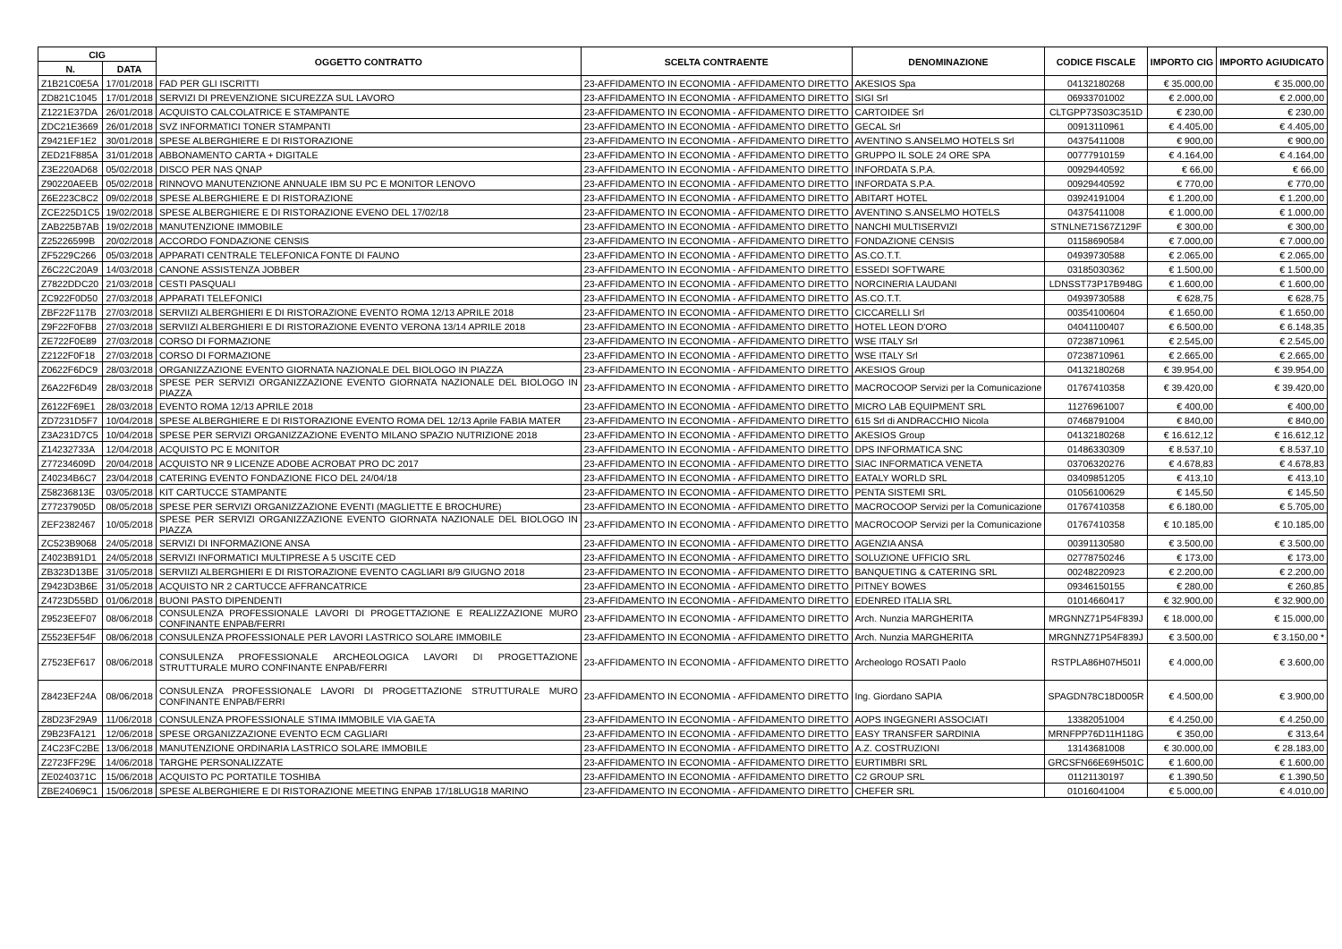| CIG | | OGGETTO CONTRATTO | SCELTA CONTRAENTE | DENOMINAZIONE | CODICE FISCALE | IMPORTO CIG | IMPORTO AGIUDICATO |
| --- | --- | --- | --- | --- | --- | --- | --- |
| N. | DATA | | | | | | |
| Z1B21C0E5A | 17/01/2018 | FAD PER GLI ISCRITTI | 23-AFFIDAMENTO IN ECONOMIA - AFFIDAMENTO DIRETTO | AKESIOS Spa | 04132180268 | € 35.000,00 | € 35.000,00 |
| ZD821C1045 | 17/01/2018 | SERVIZI DI PREVENZIONE SICUREZZA SUL LAVORO | 23-AFFIDAMENTO IN ECONOMIA - AFFIDAMENTO DIRETTO | SIGI Srl | 06933701002 | € 2.000,00 | € 2.000,00 |
| Z1221E37DA | 26/01/2018 | ACQUISTO CALCOLATRICE E STAMPANTE | 23-AFFIDAMENTO IN ECONOMIA - AFFIDAMENTO DIRETTO | CARTOIDEE Srl | CLTGPP73S03C351D | € 230,00 | € 230,00 |
| ZDC21E3669 | 26/01/2018 | SVZ INFORMATICI TONER STAMPANTI | 23-AFFIDAMENTO IN ECONOMIA - AFFIDAMENTO DIRETTO | GECAL Srl | 00913110961 | € 4.405,00 | € 4.405,00 |
| Z9421EF1E2 | 30/01/2018 | SPESE ALBERGHIERE E DI RISTORAZIONE | 23-AFFIDAMENTO IN ECONOMIA - AFFIDAMENTO DIRETTO | AVENTINO S.ANSELMO HOTELS Srl | 04375411008 | € 900,00 | € 900,00 |
| ZED21F885A | 31/01/2018 | ABBONAMENTO CARTA + DIGITALE | 23-AFFIDAMENTO IN ECONOMIA - AFFIDAMENTO DIRETTO | GRUPPO IL SOLE 24 ORE SPA | 00777910159 | € 4.164,00 | € 4.164,00 |
| Z3E220AD68 | 05/02/2018 | DISCO PER NAS QNAP | 23-AFFIDAMENTO IN ECONOMIA - AFFIDAMENTO DIRETTO | INFORDATA S.P.A. | 00929440592 | € 66,00 | € 66,00 |
| Z90220AEEB | 05/02/2018 | RINNOVO MANUTENZIONE ANNUALE IBM SU PC E MONITOR LENOVO | 23-AFFIDAMENTO IN ECONOMIA - AFFIDAMENTO DIRETTO | INFORDATA S.P.A. | 00929440592 | € 770,00 | € 770,00 |
| Z6E223C8C2 | 09/02/2018 | SPESE ALBERGHIERE E DI RISTORAZIONE | 23-AFFIDAMENTO IN ECONOMIA - AFFIDAMENTO DIRETTO | ABITART HOTEL | 03924191004 | € 1.200,00 | € 1.200,00 |
| ZCE225D1C5 | 19/02/2018 | SPESE ALBERGHIERE E DI RISTORAZIONE EVENO DEL 17/02/18 | 23-AFFIDAMENTO IN ECONOMIA - AFFIDAMENTO DIRETTO | AVENTINO S.ANSELMO HOTELS | 04375411008 | € 1.000,00 | € 1.000,00 |
| ZAB225B7AB | 19/02/2018 | MANUTENZIONE IMMOBILE | 23-AFFIDAMENTO IN ECONOMIA - AFFIDAMENTO DIRETTO | NANCHI MULTISERVIZI | STNLNE71S67Z129F | € 300,00 | € 300,00 |
| Z25226599B | 20/02/2018 | ACCORDO FONDAZIONE CENSIS | 23-AFFIDAMENTO IN ECONOMIA - AFFIDAMENTO DIRETTO | FONDAZIONE CENSIS | 01158690584 | € 7.000,00 | € 7.000,00 |
| ZF5229C266 | 05/03/2018 | APPARATI CENTRALE TELEFONICA FONTE DI FAUNO | 23-AFFIDAMENTO IN ECONOMIA - AFFIDAMENTO DIRETTO | AS.CO.T.T. | 04939730588 | € 2.065,00 | € 2.065,00 |
| Z6C22C20A9 | 14/03/2018 | CANONE ASSISTENZA JOBBER | 23-AFFIDAMENTO IN ECONOMIA - AFFIDAMENTO DIRETTO | ESSEDI SOFTWARE | 03185030362 | € 1.500,00 | € 1.500,00 |
| Z7822DDC20 | 21/03/2018 | CESTI PASQUALI | 23-AFFIDAMENTO IN ECONOMIA - AFFIDAMENTO DIRETTO | NORCINERIA LAUDANI | LDNSST73P17B948G | € 1.600,00 | € 1.600,00 |
| ZC922F0D50 | 27/03/2018 | APPARATI TELEFONICI | 23-AFFIDAMENTO IN ECONOMIA - AFFIDAMENTO DIRETTO | AS.CO.T.T. | 04939730588 | € 628,75 | € 628,75 |
| ZBF22F117B | 27/03/2018 | SERVIIZI ALBERGHIERI E DI RISTORAZIONE EVENTO ROMA 12/13 APRILE 2018 | 23-AFFIDAMENTO IN ECONOMIA - AFFIDAMENTO DIRETTO | CICCARELLI Srl | 00354100604 | € 1.650,00 | € 1.650,00 |
| Z9F22F0FB8 | 27/03/2018 | SERVIIZI ALBERGHIERI E DI RISTORAZIONE EVENTO VERONA 13/14 APRILE 2018 | 23-AFFIDAMENTO IN ECONOMIA - AFFIDAMENTO DIRETTO | HOTEL LEON D'ORO | 04041100407 | € 6.500,00 | € 6.148,35 |
| ZE722F0E89 | 27/03/2018 | CORSO DI FORMAZIONE | 23-AFFIDAMENTO IN ECONOMIA - AFFIDAMENTO DIRETTO | WSE ITALY Srl | 07238710961 | € 2.545,00 | € 2.545,00 |
| Z2122F0F18 | 27/03/2018 | CORSO DI FORMAZIONE | 23-AFFIDAMENTO IN ECONOMIA - AFFIDAMENTO DIRETTO | WSE ITALY Srl | 07238710961 | € 2.665,00 | € 2.665,00 |
| Z0622F6DC9 | 28/03/2018 | ORGANIZZAZIONE EVENTO GIORNATA NAZIONALE DEL BIOLOGO IN PIAZZA | 23-AFFIDAMENTO IN ECONOMIA - AFFIDAMENTO DIRETTO | AKESIOS Group | 04132180268 | € 39.954,00 | € 39.954,00 |
| Z6A22F6D49 | 28/03/2018 | SPESE PER SERVIZI ORGANIZZAZIONE EVENTO GIORNATA NAZIONALE DEL BIOLOGO IN PIAZZA | 23-AFFIDAMENTO IN ECONOMIA - AFFIDAMENTO DIRETTO | MACROCOOP Servizi per la Comunicazione | 01767410358 | € 39.420,00 | € 39.420,00 |
| Z6122F69E1 | 28/03/2018 | EVENTO ROMA 12/13 APRILE 2018 | 23-AFFIDAMENTO IN ECONOMIA - AFFIDAMENTO DIRETTO | MICRO LAB EQUIPMENT SRL | 11276961007 | € 400,00 | € 400,00 |
| ZD7231D5F7 | 10/04/2018 | SPESE ALBERGHIERE E DI RISTORAZIONE EVENTO ROMA DEL 12/13 Aprile FABIA MATER | 23-AFFIDAMENTO IN ECONOMIA - AFFIDAMENTO DIRETTO | 615 Srl di ANDRACCHIO Nicola | 07468791004 | € 840,00 | € 840,00 |
| Z3A231D7C5 | 10/04/2018 | SPESE PER SERVIZI ORGANIZZAZIONE EVENTO MILANO SPAZIO NUTRIZIONE 2018 | 23-AFFIDAMENTO IN ECONOMIA - AFFIDAMENTO DIRETTO | AKESIOS Group | 04132180268 | € 16.612,12 | € 16.612,12 |
| Z14232733A | 12/04/2018 | ACQUISTO PC E MONITOR | 23-AFFIDAMENTO IN ECONOMIA - AFFIDAMENTO DIRETTO | DPS INFORMATICA SNC | 01486330309 | € 8.537,10 | € 8.537,10 |
| Z77234609D | 20/04/2018 | ACQUISTO NR 9 LICENZE ADOBE ACROBAT PRO DC 2017 | 23-AFFIDAMENTO IN ECONOMIA - AFFIDAMENTO DIRETTO | SIAC INFORMATICA VENETA | 03706320276 | € 4.678,83 | € 4.678,83 |
| Z40234B6C7 | 23/04/2018 | CATERING EVENTO FONDAZIONE FICO DEL 24/04/18 | 23-AFFIDAMENTO IN ECONOMIA - AFFIDAMENTO DIRETTO | EATALY WORLD SRL | 03409851205 | € 413,10 | € 413,10 |
| Z58236813E | 03/05/2018 | KIT CARTUCCE STAMPANTE | 23-AFFIDAMENTO IN ECONOMIA - AFFIDAMENTO DIRETTO | PENTA SISTEMI SRL | 01056100629 | € 145,50 | € 145,50 |
| Z77237905D | 08/05/2018 | SPESE PER SERVIZI ORGANIZZAZIONE EVENTI (MAGLIETTE E BROCHURE) | 23-AFFIDAMENTO IN ECONOMIA - AFFIDAMENTO DIRETTO | MACROCOOP Servizi per la Comunicazione | 01767410358 | € 6.180,00 | € 5.705,00 |
| ZEF2382467 | 10/05/2018 | SPESE PER SERVIZI ORGANIZZAZIONE EVENTO GIORNATA NAZIONALE DEL BIOLOGO IN PIAZZA | 23-AFFIDAMENTO IN ECONOMIA - AFFIDAMENTO DIRETTO | MACROCOOP Servizi per la Comunicazione | 01767410358 | € 10.185,00 | € 10.185,00 |
| ZC523B9068 | 24/05/2018 | SERVIZI DI INFORMAZIONE ANSA | 23-AFFIDAMENTO IN ECONOMIA - AFFIDAMENTO DIRETTO | AGENZIA ANSA | 00391130580 | € 3.500,00 | € 3.500,00 |
| Z4023B91D1 | 24/05/2018 | SERVIZI INFORMATICI MULTIPRESE A 5 USCITE CED | 23-AFFIDAMENTO IN ECONOMIA - AFFIDAMENTO DIRETTO | SOLUZIONE UFFICIO SRL | 02778750246 | € 173,00 | € 173,00 |
| ZB323D13BE | 31/05/2018 | SERVIIZI ALBERGHIERI E DI RISTORAZIONE EVENTO CAGLIARI 8/9 GIUGNO 2018 | 23-AFFIDAMENTO IN ECONOMIA - AFFIDAMENTO DIRETTO | BANQUETING & CATERING SRL | 00248220923 | € 2.200,00 | € 2.200,00 |
| Z9423D3B6E | 31/05/2018 | ACQUISTO NR 2 CARTUCCE AFFRANCATRICE | 23-AFFIDAMENTO IN ECONOMIA - AFFIDAMENTO DIRETTO | PITNEY BOWES | 09346150155 | € 280,00 | € 260,85 |
| Z4723D55BD | 01/06/2018 | BUONI PASTO DIPENDENTI | 23-AFFIDAMENTO IN ECONOMIA - AFFIDAMENTO DIRETTO | EDENRED ITALIA SRL | 01014660417 | € 32.900,00 | € 32.900,00 |
| Z9523EEF07 | 08/06/2018 | CONSULENZA PROFESSIONALE LAVORI DI PROGETTAZIONE E REALIZZAZIONE MURO CONFINANTE ENPAB/FERRI | 23-AFFIDAMENTO IN ECONOMIA - AFFIDAMENTO DIRETTO | Arch. Nunzia MARGHERITA | MRGNNZ71P54F839J | € 18.000,00 | € 15.000,00 |
| Z5523EF54F | 08/06/2018 | CONSULENZA PROFESSIONALE PER LAVORI LASTRICO SOLARE IMMOBILE | 23-AFFIDAMENTO IN ECONOMIA - AFFIDAMENTO DIRETTO | Arch. Nunzia MARGHERITA | MRGNNZ71P54F839J | € 3.500,00 | € 3.150,00 * |
| Z7523EF617 | 08/06/2018 | CONSULENZA PROFESSIONALE ARCHEOLOGICA LAVORI DI PROGETTAZIONE STRUTTURALE MURO CONFINANTE ENPAB/FERRI | 23-AFFIDAMENTO IN ECONOMIA - AFFIDAMENTO DIRETTO | Archeologo ROSATI Paolo | RSTPLA86H07H501I | € 4.000,00 | € 3.600,00 |
| Z8423EF24A | 08/06/2018 | CONSULENZA PROFESSIONALE LAVORI DI PROGETTAZIONE STRUTTURALE MURO CONFINANTE ENPAB/FERRI | 23-AFFIDAMENTO IN ECONOMIA - AFFIDAMENTO DIRETTO | Ing. Giordano SAPIA | SPAGDN78C18D005R | € 4.500,00 | € 3.900,00 |
| Z8D23F29A9 | 11/06/2018 | CONSULENZA PROFESSIONALE STIMA IMMOBILE VIA GAETA | 23-AFFIDAMENTO IN ECONOMIA - AFFIDAMENTO DIRETTO | AOPS INGEGNERI ASSOCIATI | 13382051004 | € 4.250,00 | € 4.250,00 |
| Z9B23FA121 | 12/06/2018 | SPESE ORGANIZZAZIONE EVENTO ECM CAGLIARI | 23-AFFIDAMENTO IN ECONOMIA - AFFIDAMENTO DIRETTO | EASY TRANSFER SARDINIA | MRNFPP76D11H118G | € 350,00 | € 313,64 |
| Z4C23FC2BE | 13/06/2018 | MANUTENZIONE ORDINARIA LASTRICO SOLARE IMMOBILE | 23-AFFIDAMENTO IN ECONOMIA - AFFIDAMENTO DIRETTO | A.Z. COSTRUZIONI | 13143681008 | € 30.000,00 | € 28.183,00 |
| Z2723FF29E | 14/06/2018 | TARGHE PERSONALIZZATE | 23-AFFIDAMENTO IN ECONOMIA - AFFIDAMENTO DIRETTO | EURTIMBRI SRL | GRCSFN66E69H501C | € 1.600,00 | € 1.600,00 |
| ZE0240371C | 15/06/2018 | ACQUISTO PC PORTATILE TOSHIBA | 23-AFFIDAMENTO IN ECONOMIA - AFFIDAMENTO DIRETTO | C2 GROUP SRL | 01121130197 | € 1.390,50 | € 1.390,50 |
| ZBE24069C1 | 15/06/2018 | SPESE ALBERGHIERE E DI RISTORAZIONE MEETING ENPAB 17/18LUG18 MARINO | 23-AFFIDAMENTO IN ECONOMIA - AFFIDAMENTO DIRETTO | CHEFER SRL | 01016041004 | € 5.000,00 | € 4.010,00 |